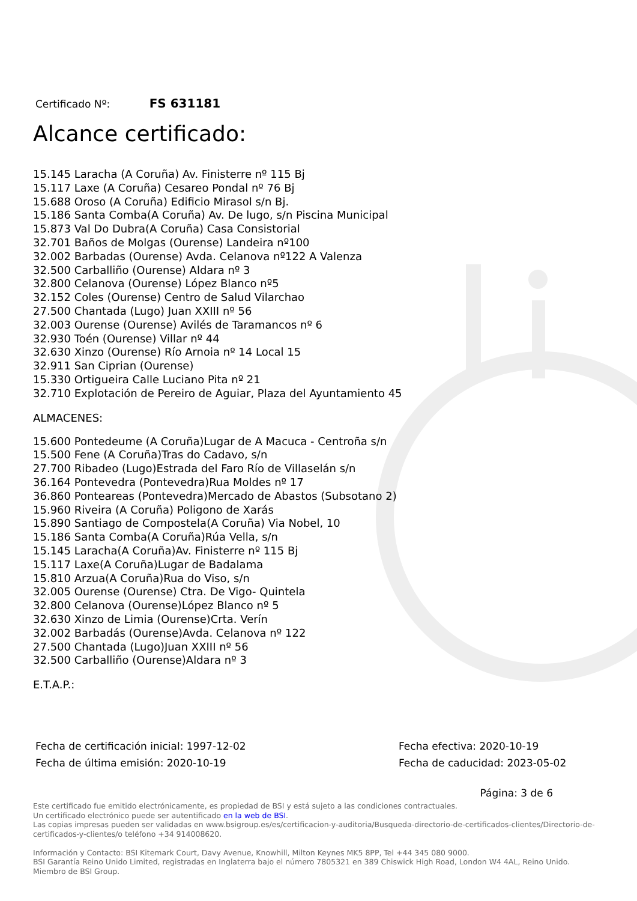Certificado Nº: FS 631181
Alcance certificado:
15.145 Laracha (A Coruña) Av. Finisterre nº 115 Bj
15.117 Laxe (A Coruña) Cesareo Pondal nº 76 Bj
15.688 Oroso (A Coruña) Edificio Mirasol s/n Bj.
15.186 Santa Comba(A Coruña) Av. De lugo, s/n Piscina Municipal
15.873 Val Do Dubra(A Coruña) Casa Consistorial
32.701 Baños de Molgas (Ourense) Landeira nº100
32.002 Barbadas (Ourense) Avda. Celanova nº122 A Valenza
32.500 Carballiño (Ourense) Aldara nº 3
32.800 Celanova (Ourense) López Blanco nº5
32.152 Coles (Ourense) Centro de Salud Vilarchao
27.500 Chantada (Lugo) Juan XXIII nº 56
32.003 Ourense (Ourense) Avilés de Taramancos nº 6
32.930 Toén (Ourense) Villar nº 44
32.630 Xinzo (Ourense) Río Arnoia nº 14 Local 15
32.911 San Ciprian (Ourense)
15.330 Ortigueira Calle Luciano Pita nº 21
32.710 Explotación de Pereiro de Aguiar, Plaza del Ayuntamiento 45
ALMACENES:
15.600 Pontedeume (A Coruña)Lugar de A Macuca - Centroña s/n
15.500 Fene (A Coruña)Tras do Cadavo, s/n
27.700 Ribadeo (Lugo)Estrada del Faro Río de Villaselán s/n
36.164 Pontevedra (Pontevedra)Rua Moldes nº 17
36.860 Ponteareas (Pontevedra)Mercado de Abastos (Subsotano 2)
15.960 Riveira (A Coruña) Poligono de Xarás
15.890 Santiago de Compostela(A Coruña) Via Nobel, 10
15.186 Santa Comba(A Coruña)Rúa Vella, s/n
15.145 Laracha(A Coruña)Av. Finisterre nº 115 Bj
15.117 Laxe(A Coruña)Lugar de Badalama
15.810 Arzua(A Coruña)Rua do Viso, s/n
32.005 Ourense (Ourense) Ctra. De Vigo- Quintela
32.800 Celanova (Ourense)López Blanco nº 5
32.630 Xinzo de Limia (Ourense)Crta. Verín
32.002 Barbadás (Ourense)Avda. Celanova nº 122
27.500 Chantada (Lugo)Juan XXIII nº 56
32.500 Carballiño (Ourense)Aldara nº 3
E.T.A.P.:
Fecha de certificación inicial: 1997-12-02
Fecha de última emisión: 2020-10-19
Fecha efectiva: 2020-10-19
Fecha de caducidad: 2023-05-02
Página: 3 de 6
Este certificado fue emitido electrónicamente, es propiedad de BSI y está sujeto a las condiciones contractuales.
Un certificado electrónico puede ser autentificado en la web de BSI.
Las copias impresas pueden ser validadas en www.bsigroup.es/es/certificacion-y-auditoria/Busqueda-directorio-de-certificados-clientes/Directorio-de-certificados-y-clientes/o teléfono +34 914008620.
Información y Contacto: BSI Kitemark Court, Davy Avenue, Knowhill, Milton Keynes MK5 8PP, Tel +44 345 080 9000.
BSI Garantía Reino Unido Limited, registradas en Inglaterra bajo el número 7805321 en 389 Chiswick High Road, London W4 4AL, Reino Unido.
Miembro de BSI Group.